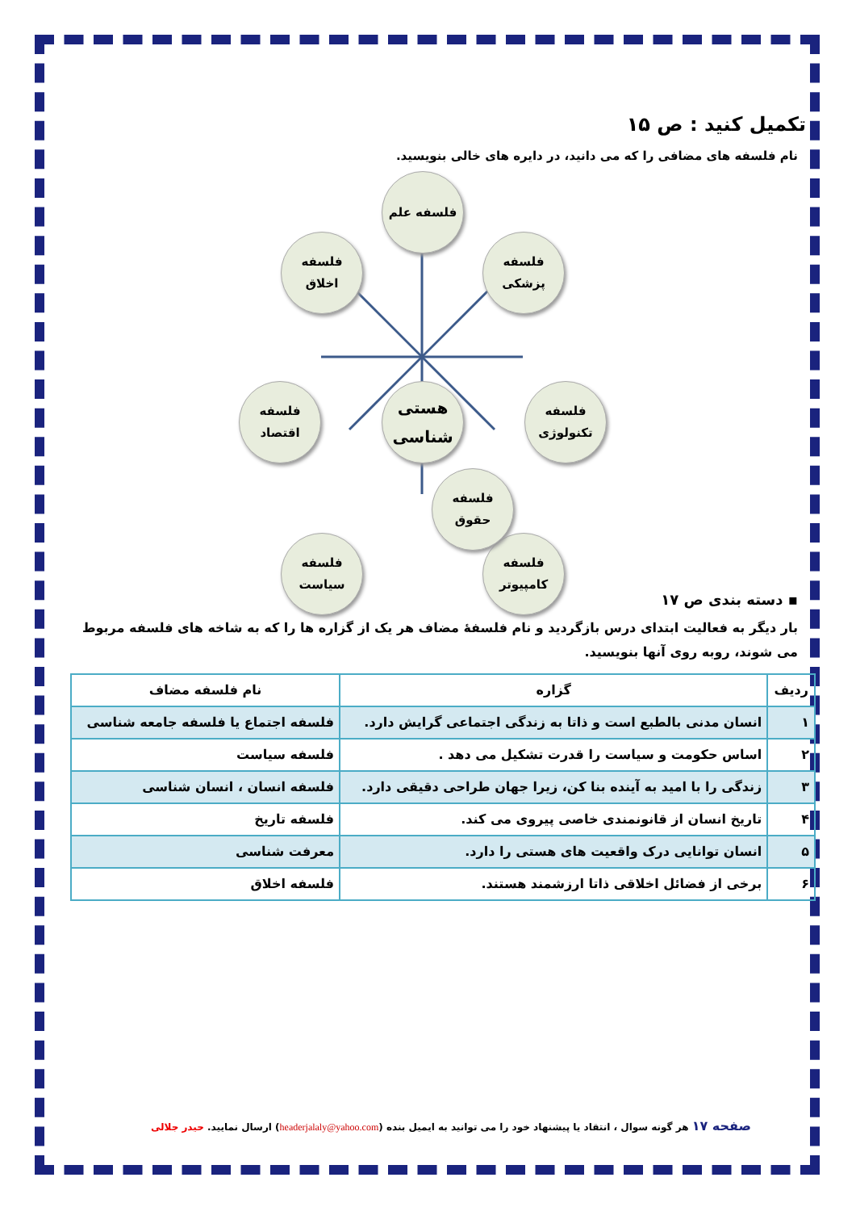تکمیل کنید : ص ۱۵
نام فلسفه های مضافی را که می دانید، در دایره های خالی بنویسید.
فلسفه علم
فلسفه
اخلاق
فلسفه
پزشکی
فلسفه
اقتصاد
هستی
شناسی
فلسفه
تکنولوژی
فلسفه
سیاست
فلسفه
کامپیوتر
فلسفه
حقوق
▪ دسته بندی ص ۱۷
بار دیگر به فعالیت ابتدای درس بازگردید و نام فلسفهٔ مضاف هر یک از گزاره ها را که به شاخه های فلسفه مربوط می شوند، روبه روی آنها بنویسید.
| ردیف | گزاره | نام فلسفه مضاف |
| --- | --- | --- |
| ۱ | انسان مدنی بالطبع است و ذاتا به زندگی اجتماعی گرایش دارد. | فلسفه اجتماع یا فلسفه جامعه شناسی |
| ۲ | اساس حکومت و سیاست را قدرت تشکیل می دهد . | فلسفه سیاست |
| ۳ | زندگی را با امید به آینده بنا کن، زیرا جهان طراحی دقیقی دارد. | فلسفه انسان ، انسان شناسی |
| ۴ | تاریخ انسان از قانونمندی خاصی پیروی می کند. | فلسفه تاریخ |
| ۵ | انسان توانایی درک واقعیت های هستی را دارد. | معرفت شناسی |
| ۶ | برخی از فضائل اخلاقی ذاتا ارزشمند هستند. | فلسفه اخلاق |
صفحه ۱۷ هر گونه سوال ، انتقاد یا پیشنهاد خود را می توانید به ایمیل بنده (headerjalaly@yahoo.com) ارسال نمایید. حیدر جلالی